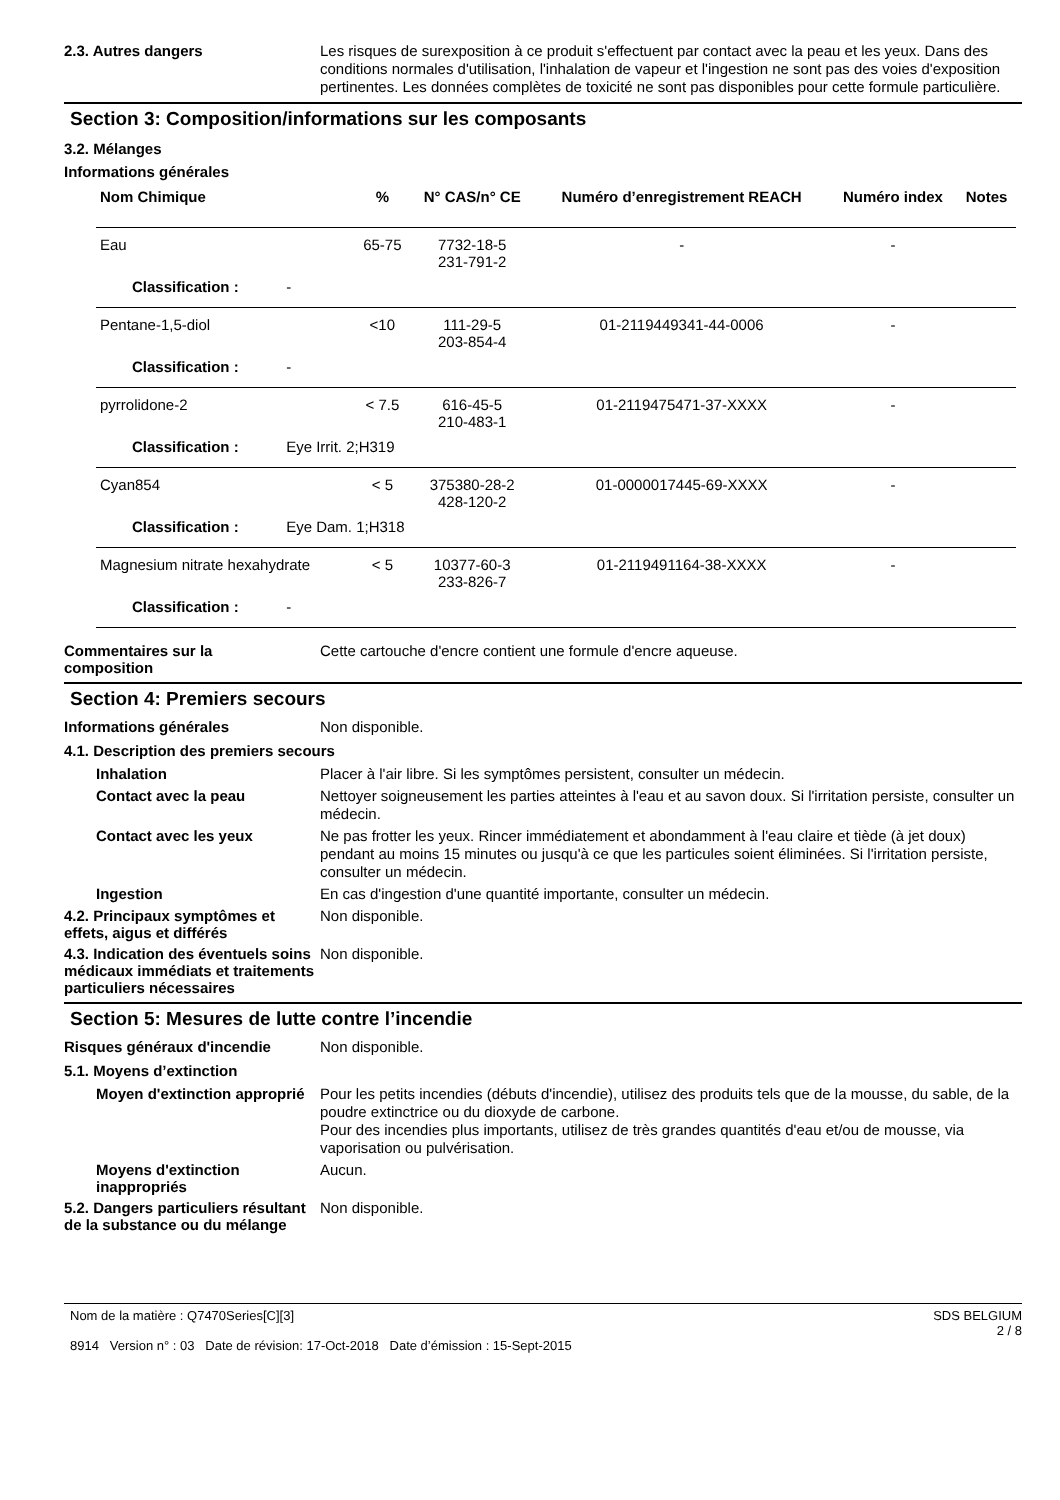2.3. Autres dangers
Les risques de surexposition à ce produit s'effectuent par contact avec la peau et les yeux. Dans des conditions normales d'utilisation, l'inhalation de vapeur et l'ingestion ne sont pas des voies d'exposition pertinentes. Les données complètes de toxicité ne sont pas disponibles pour cette formule particulière.
Section 3: Composition/informations sur les composants
3.2. Mélanges
Informations générales
| Nom Chimique | % | N° CAS/n° CE | Numéro d’enregistrement REACH | Numéro index | Notes |
| --- | --- | --- | --- | --- | --- |
| Eau | 65-75 | 7732-18-5 231-791-2 | - | - | |
| Classification : - | | | | | |
| Pentane-1,5-diol | <10 | 111-29-5 203-854-4 | 01-2119449341-44-0006 | - | |
| Classification : - | | | | | |
| pyrrolidone-2 | < 7.5 | 616-45-5 210-483-1 | 01-2119475471-37-XXXX | - | |
| Classification : Eye Irrit. 2;H319 | | | | | |
| Cyan854 | < 5 | 375380-28-2 428-120-2 | 01-0000017445-69-XXXX | - | |
| Classification : Eye Dam. 1;H318 | | | | | |
| Magnesium nitrate hexahydrate | < 5 | 10377-60-3 233-826-7 | 01-2119491164-38-XXXX | - | |
| Classification : - | | | | | |
Commentaires sur la
composition
Cette cartouche d'encre contient une formule d'encre aqueuse.
Section 4: Premiers secours
Informations générales
Non disponible.
4.1. Description des premiers secours
Inhalation
Placer à l'air libre. Si les symptômes persistent, consulter un médecin.
Contact avec la peau
Nettoyer soigneusement les parties atteintes à l'eau et au savon doux. Si l'irritation persiste, consulter un médecin.
Contact avec les yeux
Ne pas frotter les yeux. Rincer immédiatement et abondamment à l'eau claire et tiède (à jet doux) pendant au moins 15 minutes ou jusqu'à ce que les particules soient éliminées. Si l'irritation persiste, consulter un médecin.
Ingestion
En cas d'ingestion d'une quantité importante, consulter un médecin.
4.2. Principaux symptômes et effets, aigus et différés
Non disponible.
4.3. Indication des éventuels soins médicaux immédiats et traitements particuliers nécessaires
Non disponible.
Section 5: Mesures de lutte contre l’incendie
Risques généraux d'incendie
Non disponible.
5.1. Moyens d’extinction
Moyen d'extinction approprié
Pour les petits incendies (débuts d'incendie), utilisez des produits tels que de la mousse, du sable, de la poudre extinctrice ou du dioxyde de carbone.
Pour des incendies plus importants, utilisez de très grandes quantités d'eau et/ou de mousse, via vaporisation ou pulvérisation.
Moyens d'extinction inappropriés
Aucun.
5.2. Dangers particuliers résultant de la substance ou du mélange
Non disponible.
Nom de la matière : Q7470Series[C][3]
8914 Version n° : 03 Date de révision: 17-Oct-2018 Date d’émission : 15-Sept-2015
SDS BELGIUM
2 / 8